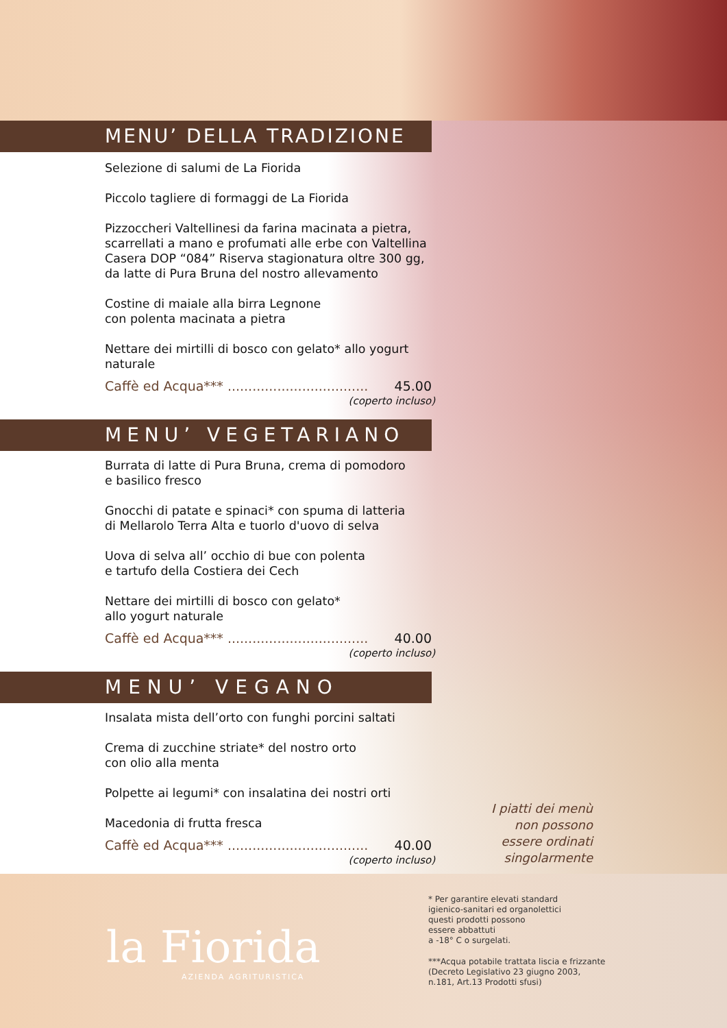MENU’ DELLA TRADIZIONE
Selezione di salumi de La Fiorida
Piccolo tagliere di formaggi de La Fiorida
Pizzoccheri Valtellinesi da farina macinata a pietra, scarrellati a mano e profumati alle erbe con Valtellina Casera DOP “084” Riserva stagionatura oltre 300 gg, da latte di Pura Bruna del nostro allevamento
Costine di maiale alla birra Legnone
con polenta macinata a pietra
Nettare dei mirtilli di bosco con gelato* allo yogurt naturale
Caffè ed Acqua*** .................................. 45.00
(coperto incluso)
MENU’ VEGETARIANO
Burrata di latte di Pura Bruna, crema di pomodoro
e basilico fresco
Gnocchi di patate e spinaci* con spuma di latteria
di Mellarolo Terra Alta e tuorlo d'uovo di selva
Uova di selva all’ occhio di bue con polenta
e tartufo della Costiera dei Cech
Nettare dei mirtilli di bosco con gelato*
allo yogurt naturale
Caffè ed Acqua*** .................................. 40.00
(coperto incluso)
MENU’ VEGANO
Insalata mista dell’orto con funghi porcini saltati
Crema di zucchine striate* del nostro orto
con olio alla menta
Polpette ai legumi* con insalatina dei nostri orti
Macedonia di frutta fresca
Caffè ed Acqua*** .................................. 40.00
(coperto incluso)
I piatti dei menù
non possono
essere ordinati
singolarmente
la Fiorida
AZIENDA AGRITURISTICA
* Per garantire elevati standard
igienico-sanitari ed organolettici
questi prodotti possono
essere abbattuti
a -18° C o surgelati.
***Acqua potabile trattata liscia e frizzante
(Decreto Legislativo 23 giugno 2003,
n.181, Art.13 Prodotti sfusi)